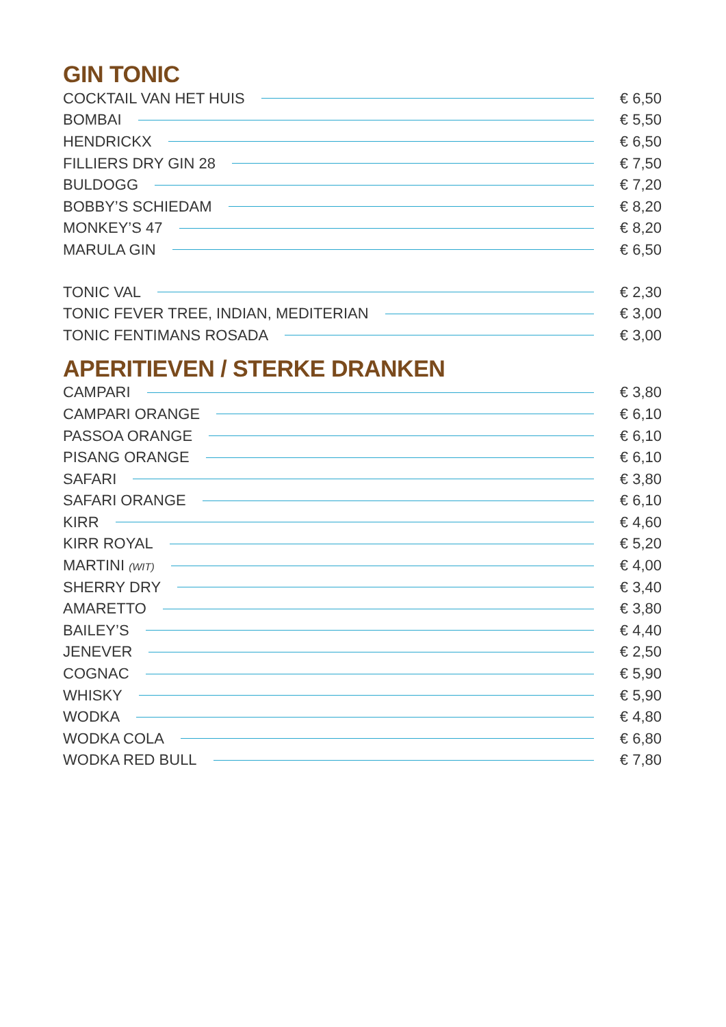GIN TONIC
COCKTAIL VAN HET HUIS € 6,50
BOMBAI € 5,50
HENDRICKX € 6,50
FILLIERS DRY GIN 28 € 7,50
BULDOGG € 7,20
BOBBY’S SCHIEDAM € 8,20
MONKEY’S 47 € 8,20
MARULA GIN € 6,50
TONIC VAL € 2,30
TONIC FEVER TREE, INDIAN, MEDITERIAN € 3,00
TONIC FENTIMANS ROSADA € 3,00
APERITIEVEN / STERKE DRANKEN
CAMPARI € 3,80
CAMPARI ORANGE € 6,10
PASSOA ORANGE € 6,10
PISANG ORANGE € 6,10
SAFARI € 3,80
SAFARI ORANGE € 6,10
KIRR € 4,60
KIRR ROYAL € 5,20
MARTINI (WIT) € 4,00
SHERRY DRY € 3,40
AMARETTO € 3,80
BAILEY’S € 4,40
JENEVER € 2,50
COGNAC € 5,90
WHISKY € 5,90
WODKA € 4,80
WODKA COLA € 6,80
WODKA RED BULL € 7,80